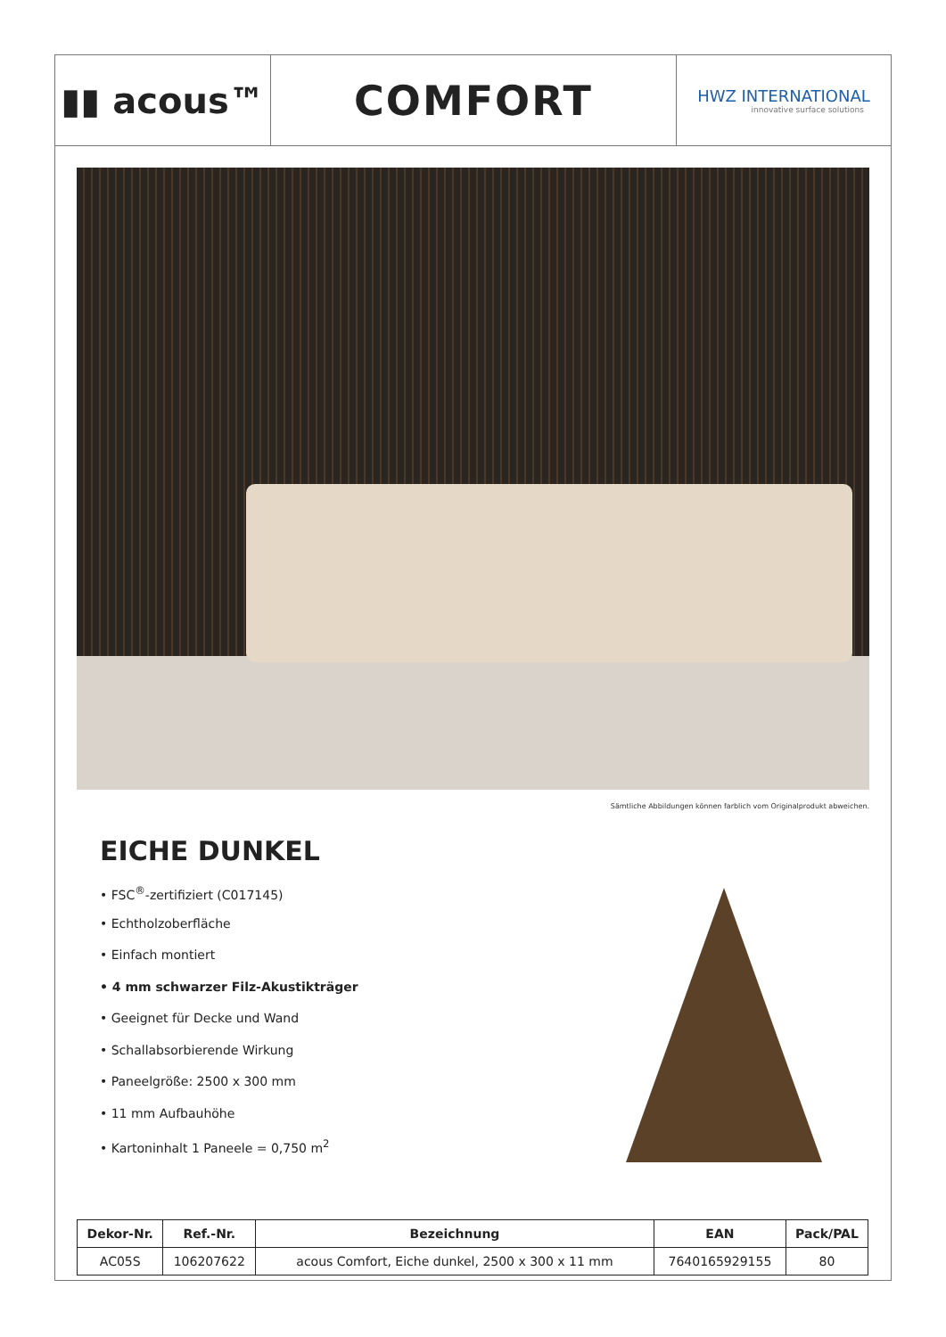▮▮ acous™
COMFORT
HWZ INTERNATIONAL
innovative surface solutions
Sämtliche Abbildungen können farblich vom Originalprodukt abweichen.
EICHE DUNKEL
• FSC<sup>®</sup>-zertifiziert (C017145)
• Echtholzoberfläche
• Einfach montiert
• 4 mm schwarzer Filz-Akustikträger
• Geeignet für Decke und Wand
• Schallabsorbierende Wirkung
• Paneelgröße: 2500 x 300 mm
• 11 mm Aufbauhöhe
• Kartoninhalt 1 Paneele = 0,750 m<sup>2</sup>
| Dekor-Nr. | Ref.-Nr. | Bezeichnung | EAN | Pack/PAL |
| --- | --- | --- | --- | --- |
| AC05S | 106207622 | acous Comfort, Eiche dunkel, 2500 x 300 x 11 mm | 7640165929155 | 80 |